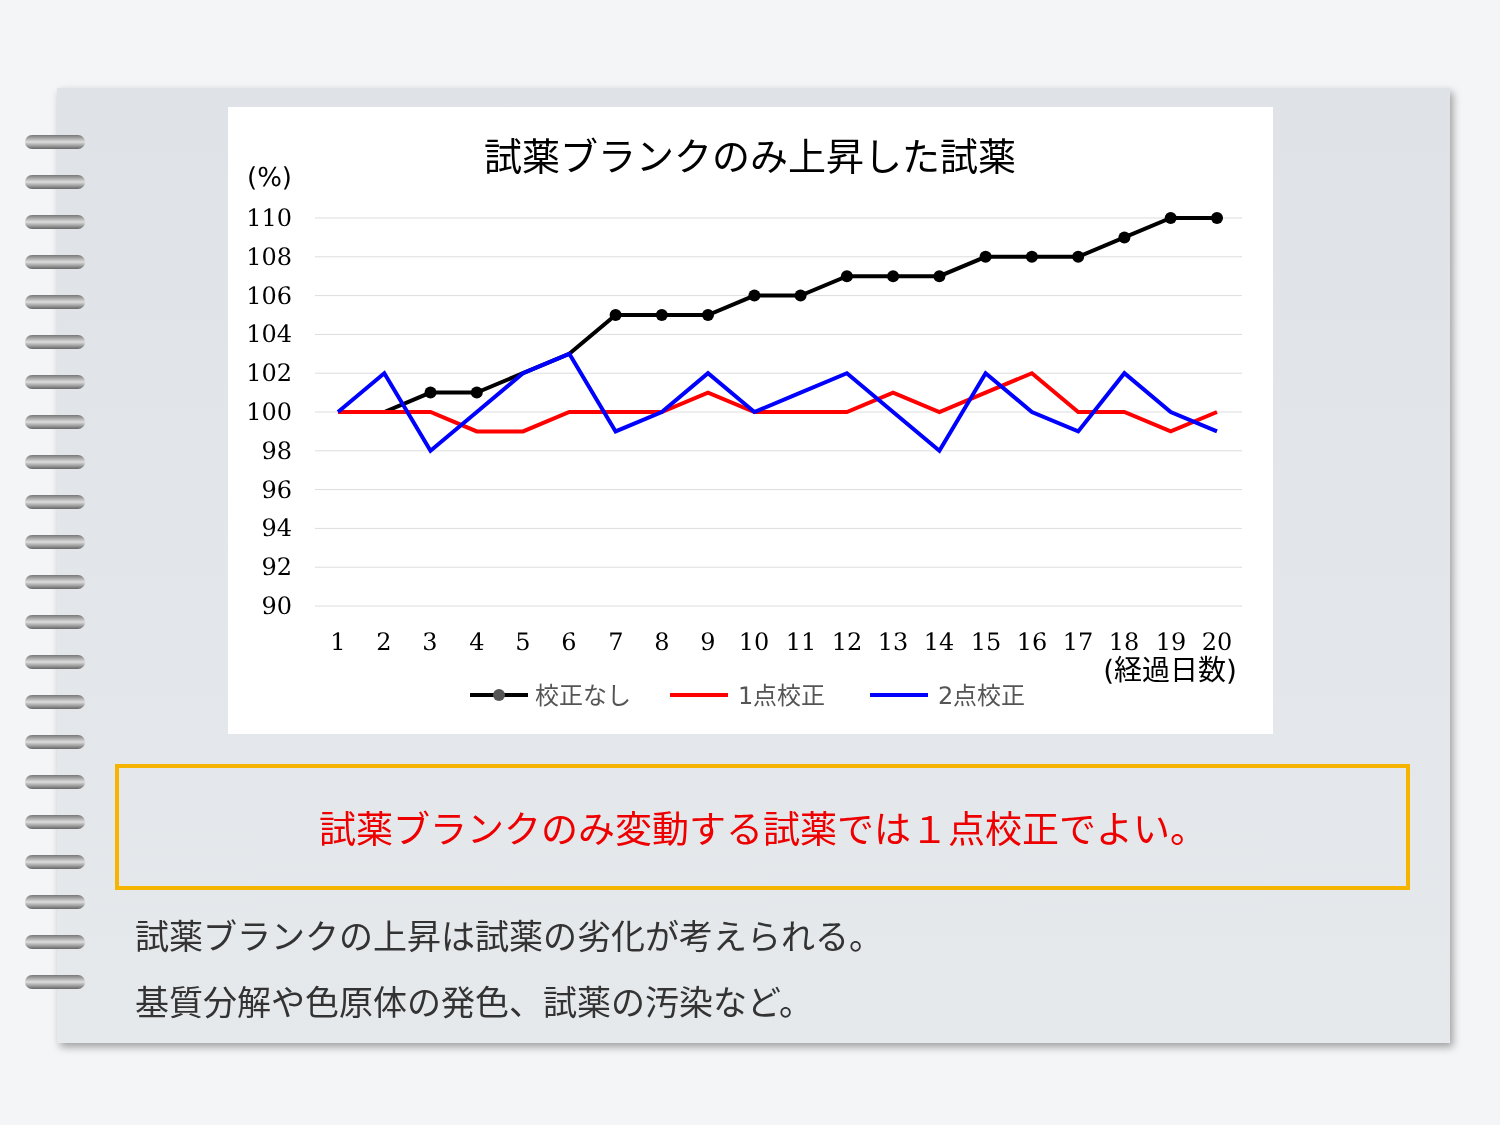試薬ブランクのみ上昇した試薬
(%)
110
108
106
104
102
100
98
96
94
92
90
1
2
3
4
5
6
7
8
9
10
11
12
13
14
15
16
17
18
19
20
(経過日数)
校正なし
1点校正
2点校正
試薬ブランクのみ変動する試薬では１点校正でよい。
試薬ブランクの上昇は試薬の劣化が考えられる。
基質分解や色原体の発色、試薬の汚染など。